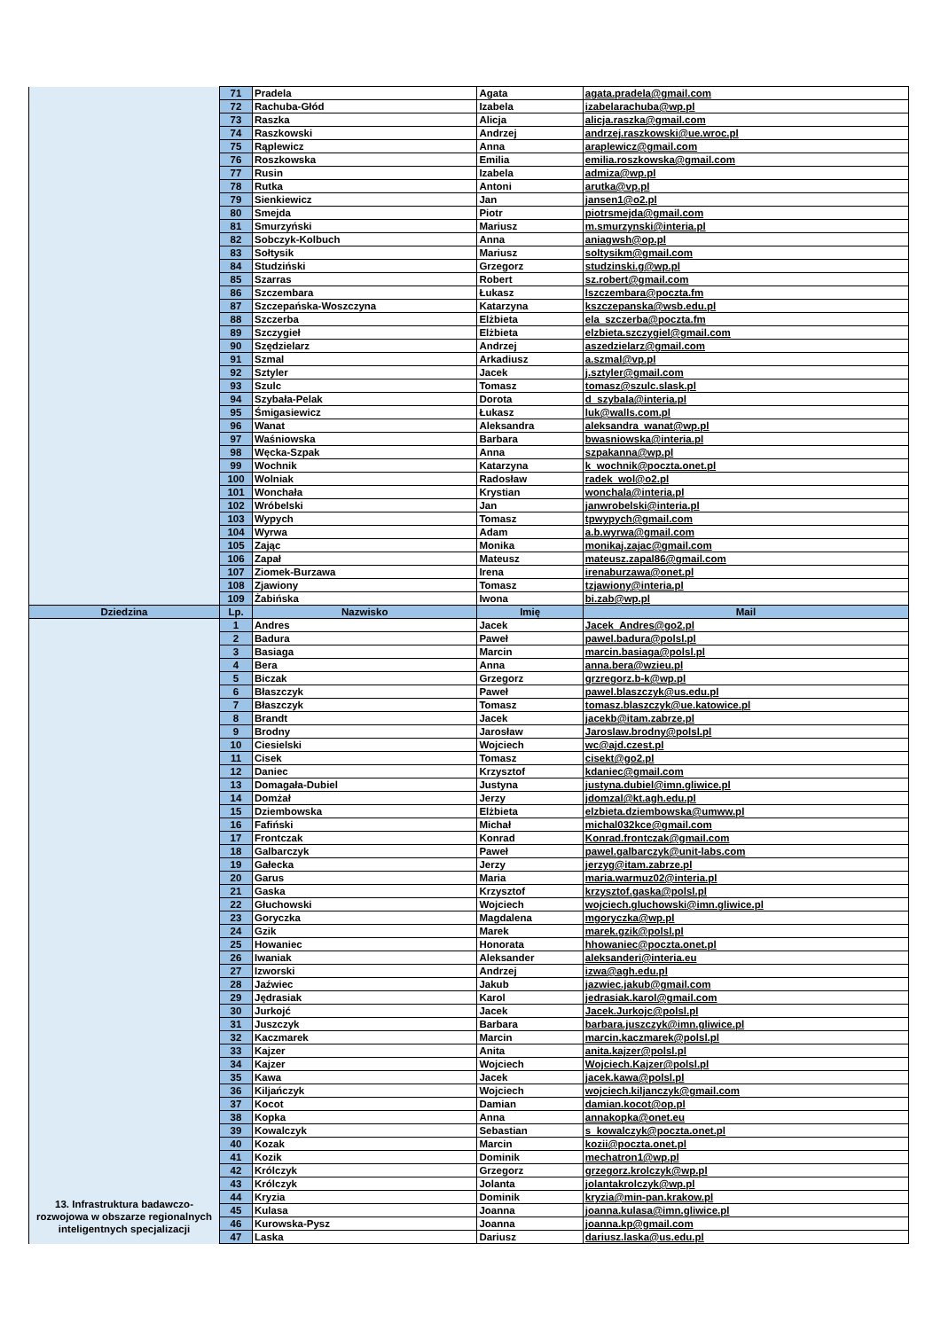| | 71 | Pradela | Agata | agata.pradela@gmail.com |
| | 72 | Rachuba-Głód | Izabela | izabelarachuba@wp.pl |
| | 73 | Raszka | Alicja | alicja.raszka@gmail.com |
| | 74 | Raszkowski | Andrzej | andrzej.raszkowski@ue.wroc.pl |
| | 75 | Rąplewicz | Anna | araplewicz@gmail.com |
| | 76 | Roszkowska | Emilia | emilia.roszkowska@gmail.com |
| | 77 | Rusin | Izabela | admiza@wp.pl |
| | 78 | Rutka | Antoni | arutka@vp.pl |
| | 79 | Sienkiewicz | Jan | jansen1@o2.pl |
| | 80 | Smejda | Piotr | piotrsmejda@gmail.com |
| | 81 | Smurzyński | Mariusz | m.smurzynski@interia.pl |
| | 82 | Sobczyk-Kolbuch | Anna | aniagwsh@op.pl |
| | 83 | Sołtysik | Mariusz | soltysikm@gmail.com |
| | 84 | Studziński | Grzegorz | studzinski.g@wp.pl |
| | 85 | Szarras | Robert | sz.robert@gmail.com |
| | 86 | Szczembara | Łukasz | lszczembara@poczta.fm |
| | 87 | Szczepańska-Woszczyna | Katarzyna | kszczepanska@wsb.edu.pl |
| | 88 | Szczerba | Elżbieta | ela_szczerba@poczta.fm |
| | 89 | Szczygieł | Elżbieta | elzbieta.szczygiel@gmail.com |
| | 90 | Szędzielarz | Andrzej | aszedzielarz@gmail.com |
| | 91 | Szmal | Arkadiusz | a.szmal@vp.pl |
| | 92 | Sztyler | Jacek | j.sztyler@gmail.com |
| | 93 | Szulc | Tomasz | tomasz@szulc.slask.pl |
| | 94 | Szybała-Pelak | Dorota | d_szybala@interia.pl |
| | 95 | Śmigasiewicz | Łukasz | luk@walls.com.pl |
| | 96 | Wanat | Aleksandra | aleksandra_wanat@wp.pl |
| | 97 | Waśniowska | Barbara | bwasniowska@interia.pl |
| | 98 | Węcka-Szpak | Anna | szpakanna@wp.pl |
| | 99 | Wochnik | Katarzyna | k_wochnik@poczta.onet.pl |
| | 100 | Wolniak | Radosław | radek_wol@o2.pl |
| | 101 | Wonchała | Krystian | wonchala@interia.pl |
| | 102 | Wróbelski | Jan | janwrobelski@interia.pl |
| | 103 | Wypych | Tomasz | tpwypych@gmail.com |
| | 104 | Wyrwa | Adam | a.b.wyrwa@gmail.com |
| | 105 | Zając | Monika | monikaj.zajac@gmail.com |
| | 106 | Zapał | Mateusz | mateusz.zapal86@gmail.com |
| | 107 | Ziomek-Burzawa | Irena | irenaburzawa@onet.pl |
| | 108 | Zjawiony | Tomasz | tzjawiony@interia.pl |
| | 109 | Żabińska | Iwona | bi.zab@wp.pl |
| Dziedzina | Lp. | Nazwisko | Imię | Mail |
| 13. Infrastruktura badawczo-rozwojowa w obszarze regionalnych inteligentnych specjalizacji | 1 | Andres | Jacek | Jacek_Andres@go2.pl |
| | 2 | Badura | Paweł | pawel.badura@polsl.pl |
| | 3 | Basiaga | Marcin | marcin.basiaga@polsl.pl |
| | 4 | Bera | Anna | anna.bera@wzieu.pl |
| | 5 | Biczak | Grzegorz | grzregorz.b-k@wp.pl |
| | 6 | Błaszczyk | Paweł | pawel.blaszczyk@us.edu.pl |
| | 7 | Błaszczyk | Tomasz | tomasz.blaszczyk@ue.katowice.pl |
| | 8 | Brandt | Jacek | jacekb@itam.zabrze.pl |
| | 9 | Brodny | Jarosław | Jaroslaw.brodny@polsl.pl |
| | 10 | Ciesielski | Wojciech | wc@ajd.czest.pl |
| | 11 | Cisek | Tomasz | cisekt@go2.pl |
| | 12 | Daniec | Krzysztof | kdaniec@gmail.com |
| | 13 | Domagała-Dubiel | Justyna | justyna.dubiel@imn.gliwice.pl |
| | 14 | Domżał | Jerzy | jdomzal@kt.agh.edu.pl |
| | 15 | Dziembowska | Elżbieta | elzbieta.dziembowska@umww.pl |
| | 16 | Fafiński | Michał | michal032kce@gmail.com |
| | 17 | Frontczak | Konrad | Konrad.frontczak@gmail.com |
| | 18 | Galbarczyk | Paweł | pawel.galbarczyk@unit-labs.com |
| | 19 | Gałecka | Jerzy | jerzyg@itam.zabrze.pl |
| | 20 | Garus | Maria | maria.warmuz02@interia.pl |
| | 21 | Gaska | Krzysztof | krzysztof.gaska@polsl.pl |
| | 22 | Głuchowski | Wojciech | wojciech.gluchowski@imn.gliwice.pl |
| | 23 | Goryczka | Magdalena | mgoryczka@wp.pl |
| | 24 | Gzik | Marek | marek.gzik@polsl.pl |
| | 25 | Howaniec | Honorata | hhowaniec@poczta.onet.pl |
| | 26 | Iwaniak | Aleksander | aleksanderi@interia.eu |
| | 27 | Izworski | Andrzej | izwa@agh.edu.pl |
| | 28 | Jaźwiec | Jakub | jazwiec.jakub@gmail.com |
| | 29 | Jędrasiak | Karol | jedrasiak.karol@gmail.com |
| | 30 | Jurkojć | Jacek | Jacek.Jurkojc@polsl.pl |
| | 31 | Juszczyk | Barbara | barbara.juszczyk@imn.gliwice.pl |
| | 32 | Kaczmarek | Marcin | marcin.kaczmarek@polsl.pl |
| | 33 | Kajzer | Anita | anita.kajzer@polsl.pl |
| | 34 | Kajzer | Wojciech | Wojciech.Kajzer@polsl.pl |
| | 35 | Kawa | Jacek | jacek.kawa@polsl.pl |
| | 36 | Kiljańczyk | Wojciech | wojciech.kiljanczyk@gmail.com |
| | 37 | Kocot | Damian | damian.kocot@op.pl |
| | 38 | Kopka | Anna | annakopka@onet.eu |
| | 39 | Kowalczyk | Sebastian | s_kowalczyk@poczta.onet.pl |
| | 40 | Kozak | Marcin | kozii@poczta.onet.pl |
| | 41 | Kozik | Dominik | mechatron1@wp.pl |
| | 42 | Królczyk | Grzegorz | grzegorz.krolczyk@wp.pl |
| | 43 | Królczyk | Jolanta | jolantakrolczyk@wp.pl |
| | 44 | Kryzia | Dominik | kryzia@min-pan.krakow.pl |
| | 45 | Kulasa | Joanna | joanna.kulasa@imn.gliwice.pl |
| | 46 | Kurowska-Pysz | Joanna | joanna.kp@gmail.com |
| | 47 | Laska | Dariusz | dariusz.laska@us.edu.pl |